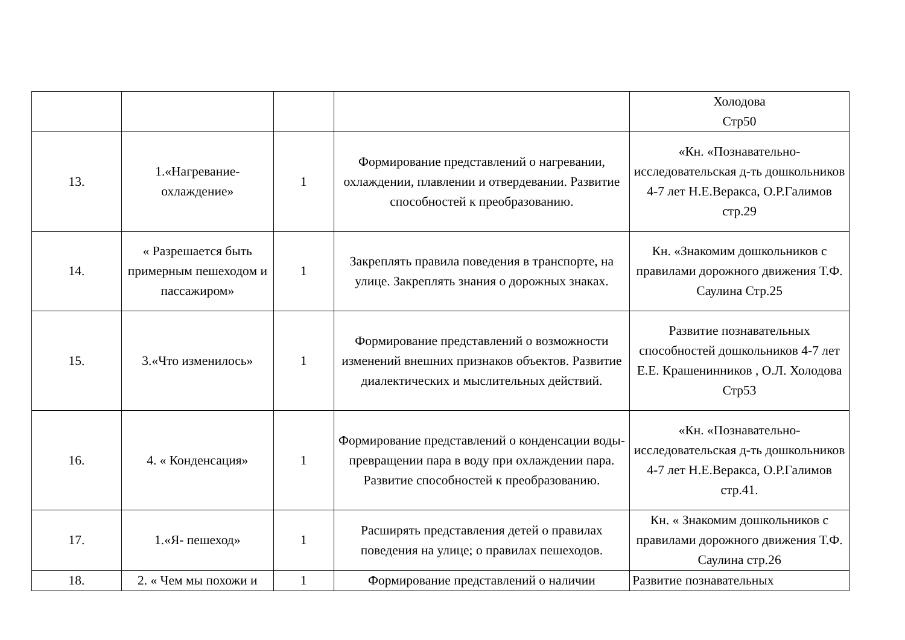| | | | | Холодова Стр50 |
| 13. | 1.«Нагревание-охлаждение» | 1 | Формирование представлений о нагревании, охлаждении, плавлении и отвердевании. Развитие способностей к преобразованию. | «Кн. «Познавательно-исследовательская д-ть дошкольников 4-7 лет Н.Е.Веракса, О.Р.Галимов стр.29 |
| 14. | « Разрешается быть примерным пешеходом и пассажиром» | 1 | Закреплять правила поведения в транспорте, на улице. Закреплять знания о дорожных знаках. | Кн. «Знакомим дошкольников с правилами дорожного движения Т.Ф. Саулина Стр.25 |
| 15. | 3.«Что изменилось» | 1 | Формирование представлений о возможности изменений внешних признаков объектов. Развитие диалектических и мыслительных действий. | Развитие познавательных способностей дошкольников 4-7 лет Е.Е. Крашенинников , О.Л. Холодова Стр53 |
| 16. | 4. « Конденсация» | 1 | Формирование представлений о конденсации воды- превращении пара в воду при охлаждении пара. Развитие способностей к преобразованию. | «Кн. «Познавательно-исследовательская д-ть дошкольников 4-7 лет Н.Е.Веракса, О.Р.Галимов стр.41. |
| 17. | 1.«Я- пешеход» | 1 | Расширять представления детей о правилах поведения на улице; о правилах пешеходов. | Кн. « Знакомим дошкольников с правилами дорожного движения Т.Ф. Саулина стр.26 |
| 18. | 2. « Чем мы похожи и | 1 | Формирование представлений о наличии | Развитие познавательных |